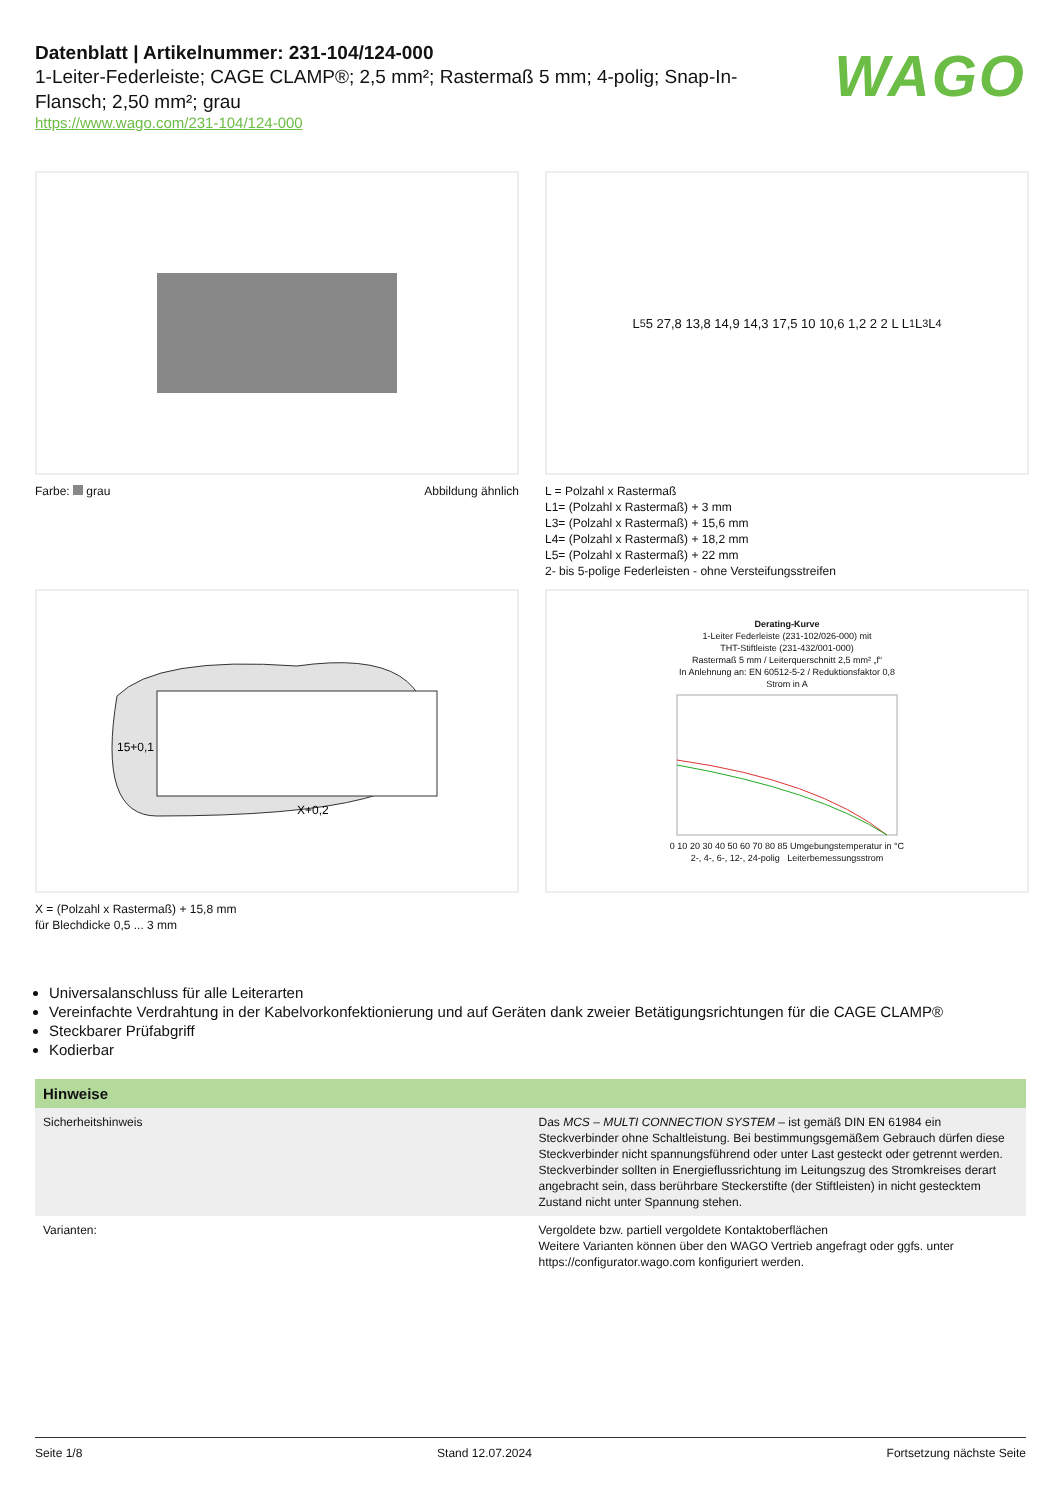Datenblatt | Artikelnummer: 231-104/124-000
1-Leiter-Federleiste; CAGE CLAMP®; 2,5 mm²; Rastermaß 5 mm; 4-polig; Snap-In-Flansch; 2,50 mm²; grau
https://www.wago.com/231-104/124-000
WAGO
Farbe: grau Abbildung ähnlich
L<sub>5</sub> 5 27,8 13,8 14,9 14,3 17,5 10 10,6 1,2 2 2 L L<sub>1</sub> L<sub>3</sub> L<sub>4</sub>
L = Polzahl x Rastermaß
L1= (Polzahl x Rastermaß) + 3 mm
L3= (Polzahl x Rastermaß) + 15,6 mm
L4= (Polzahl x Rastermaß) + 18,2 mm
L5= (Polzahl x Rastermaß) + 22 mm
2- bis 5-polige Federleisten - ohne Versteifungsstreifen
15+0,1
X+0,2
X = (Polzahl x Rastermaß) + 15,8 mm
für Blechdicke 0,5 ... 3 mm
Derating-Kurve
1-Leiter Federleiste (231-102/026-000) mit
THT-Stiftleiste (231-432/001-000)
Rastermaß 5 mm / Leiterquerschnitt 2,5 mm² „f“
In Anlehnung an: EN 60512-5-2 / Reduktionsfaktor 0,8
Strom in A
0 10 20 30 40 50 60 70 80 85 Umgebungstemperatur in °C
2-, 4-, 6-, 12-, 24-polig Leiterbemessungsstrom
Universalanschluss für alle Leiterarten
Vereinfachte Verdrahtung in der Kabelvorkonfektionierung und auf Geräten dank zweier Betätigungsrichtungen für die CAGE CLAMP®
Steckbarer Prüfabgriff
Kodierbar
| Hinweise | |
| --- | --- |
| Sicherheitshinweis | Das MCS – MULTI CONNECTION SYSTEM – ist gemäß DIN EN 61984 ein Steckverbinder ohne Schaltleistung. Bei bestimmungsgemäßem Gebrauch dürfen diese Steckverbinder nicht spannungsführend oder unter Last gesteckt oder getrennt werden. Steckverbinder sollten in Energieflussrichtung im Leitungszug des Stromkreises derart angebracht sein, dass berührbare Steckerstifte (der Stiftleisten) in nicht gestecktem Zustand nicht unter Spannung stehen. |
| Varianten: | Vergoldete bzw. partiell vergoldete Kontaktoberflächen Weitere Varianten können über den WAGO Vertrieb angefragt oder ggfs. unter https://configurator.wago.com konfiguriert werden. |
Seite 1/8 Stand 12.07.2024 Fortsetzung nächste Seite